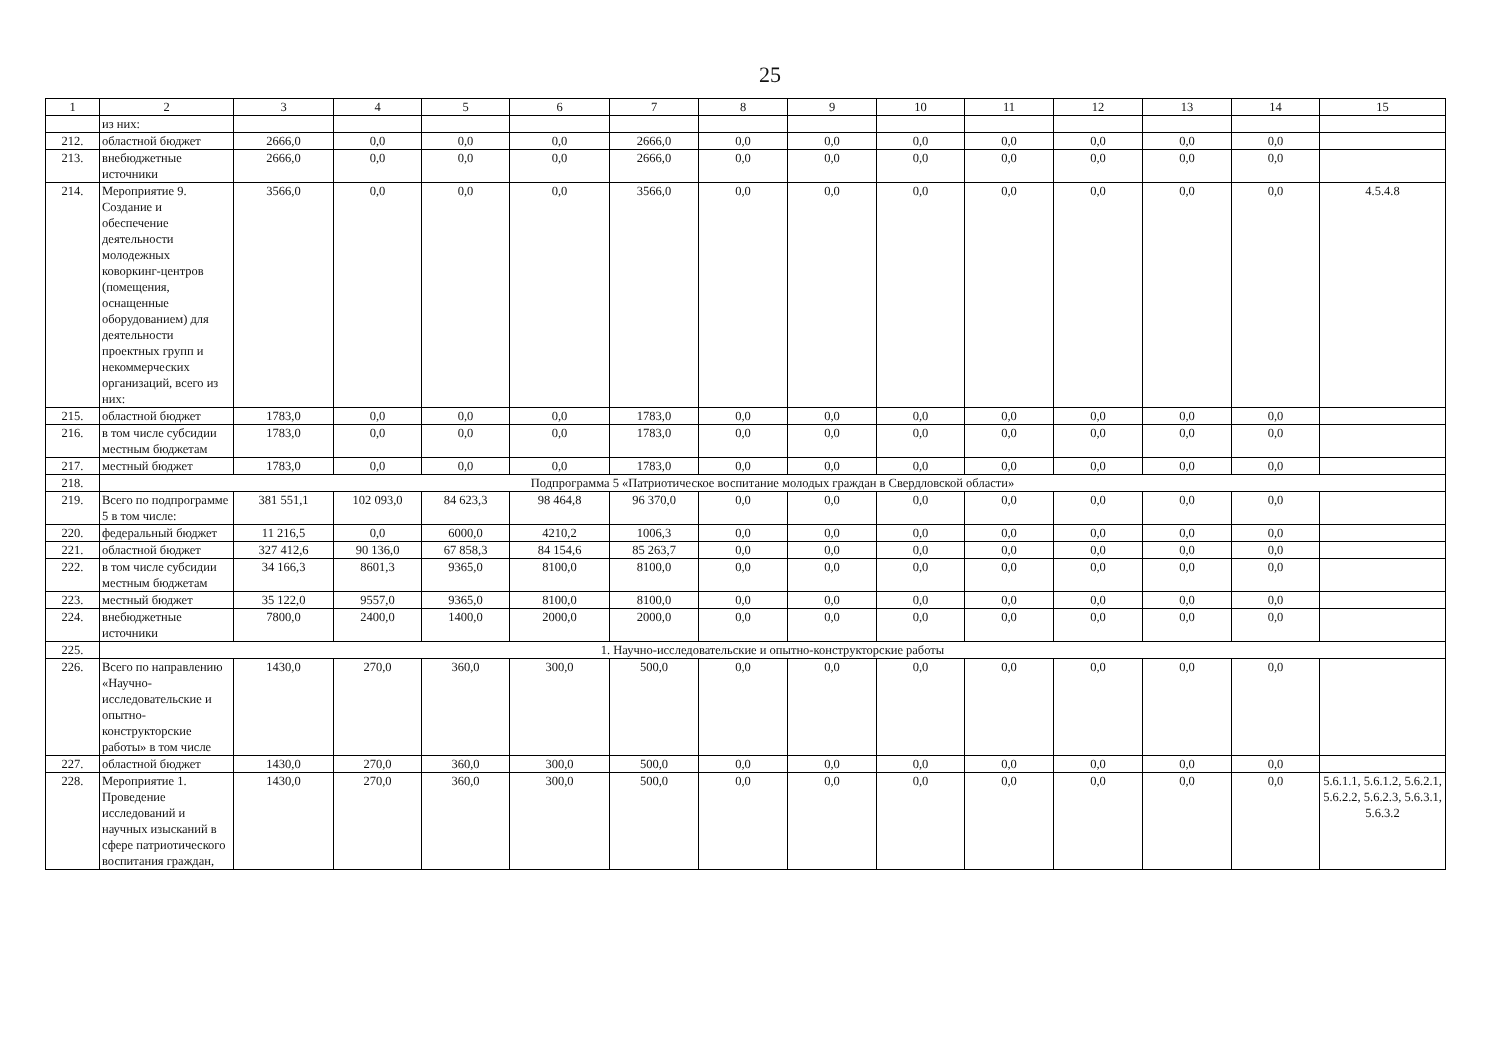25
| 1 | 2 | 3 | 4 | 5 | 6 | 7 | 8 | 9 | 10 | 11 | 12 | 13 | 14 | 15 |
| --- | --- | --- | --- | --- | --- | --- | --- | --- | --- | --- | --- | --- | --- | --- |
| | из них: | | | | | | | | | | | | | |
| 212. | областной бюджет | 2666,0 | 0,0 | 0,0 | 0,0 | 2666,0 | 0,0 | 0,0 | 0,0 | 0,0 | 0,0 | 0,0 | 0,0 | |
| 213. | внебюджетные источники | 2666,0 | 0,0 | 0,0 | 0,0 | 2666,0 | 0,0 | 0,0 | 0,0 | 0,0 | 0,0 | 0,0 | 0,0 | |
| 214. | Мероприятие 9. Создание и обеспечение деятельности молодежных коворкинг-центров (помещения, оснащенные оборудованием) для деятельности проектных групп и некоммерческих организаций, всего из них: | 3566,0 | 0,0 | 0,0 | 0,0 | 3566,0 | 0,0 | 0,0 | 0,0 | 0,0 | 0,0 | 0,0 | 0,0 | 4.5.4.8 |
| 215. | областной бюджет | 1783,0 | 0,0 | 0,0 | 0,0 | 1783,0 | 0,0 | 0,0 | 0,0 | 0,0 | 0,0 | 0,0 | 0,0 | |
| 216. | в том числе субсидии местным бюджетам | 1783,0 | 0,0 | 0,0 | 0,0 | 1783,0 | 0,0 | 0,0 | 0,0 | 0,0 | 0,0 | 0,0 | 0,0 | |
| 217. | местный бюджет | 1783,0 | 0,0 | 0,0 | 0,0 | 1783,0 | 0,0 | 0,0 | 0,0 | 0,0 | 0,0 | 0,0 | 0,0 | |
| 218. | Подпрограмма 5 «Патриотическое воспитание молодых граждан в Свердловской области» | | | | | | | | | | | | | |
| 219. | Всего по подпрограмме 5 в том числе: | 381 551,1 | 102 093,0 | 84 623,3 | 98 464,8 | 96 370,0 | 0,0 | 0,0 | 0,0 | 0,0 | 0,0 | 0,0 | 0,0 | |
| 220. | федеральный бюджет | 11 216,5 | 0,0 | 6000,0 | 4210,2 | 1006,3 | 0,0 | 0,0 | 0,0 | 0,0 | 0,0 | 0,0 | 0,0 | |
| 221. | областной бюджет | 327 412,6 | 90 136,0 | 67 858,3 | 84 154,6 | 85 263,7 | 0,0 | 0,0 | 0,0 | 0,0 | 0,0 | 0,0 | 0,0 | |
| 222. | в том числе субсидии местным бюджетам | 34 166,3 | 8601,3 | 9365,0 | 8100,0 | 8100,0 | 0,0 | 0,0 | 0,0 | 0,0 | 0,0 | 0,0 | 0,0 | |
| 223. | местный бюджет | 35 122,0 | 9557,0 | 9365,0 | 8100,0 | 8100,0 | 0,0 | 0,0 | 0,0 | 0,0 | 0,0 | 0,0 | 0,0 | |
| 224. | внебюджетные источники | 7800,0 | 2400,0 | 1400,0 | 2000,0 | 2000,0 | 0,0 | 0,0 | 0,0 | 0,0 | 0,0 | 0,0 | 0,0 | |
| 225. | 1. Научно-исследовательские и опытно-конструкторские работы | | | | | | | | | | | | | |
| 226. | Всего по направлению «Научно-исследовательские и опытно-конструкторские работы» в том числе | 1430,0 | 270,0 | 360,0 | 300,0 | 500,0 | 0,0 | 0,0 | 0,0 | 0,0 | 0,0 | 0,0 | 0,0 | |
| 227. | областной бюджет | 1430,0 | 270,0 | 360,0 | 300,0 | 500,0 | 0,0 | 0,0 | 0,0 | 0,0 | 0,0 | 0,0 | 0,0 | |
| 228. | Мероприятие 1. Проведение исследований и научных изысканий в сфере патриотического воспитания граждан, | 1430,0 | 270,0 | 360,0 | 300,0 | 500,0 | 0,0 | 0,0 | 0,0 | 0,0 | 0,0 | 0,0 | 0,0 | 5.6.1.1, 5.6.1.2, 5.6.2.1, 5.6.2.2, 5.6.2.3, 5.6.3.1, 5.6.3.2 |